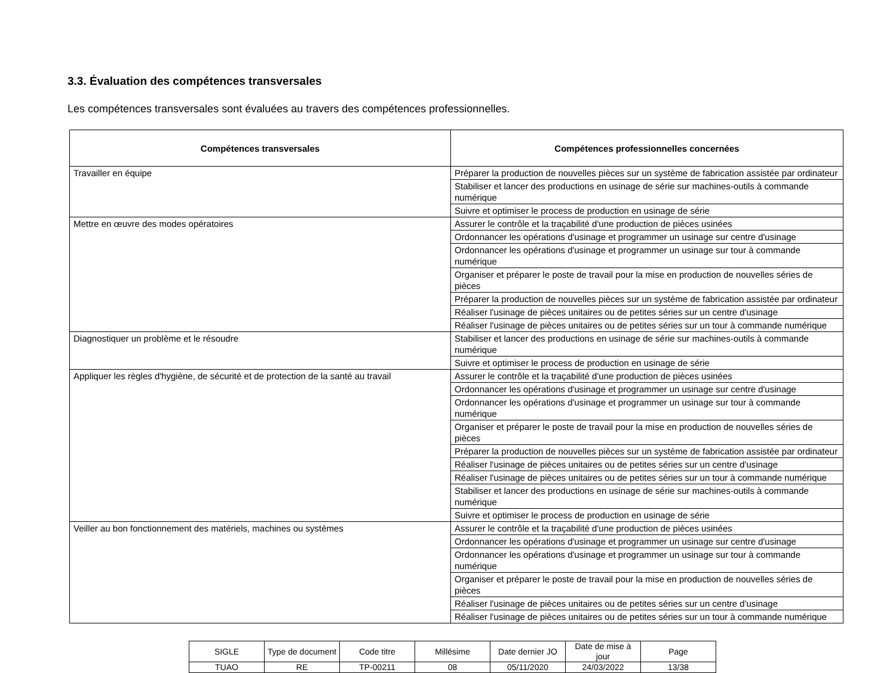3.3. Évaluation des compétences transversales
Les compétences transversales sont évaluées au travers des compétences professionnelles.
| Compétences transversales | Compétences professionnelles concernées |
| --- | --- |
| Travailler en équipe | Préparer la production de nouvelles pièces sur un système de fabrication assistée par ordinateur |
| | Stabiliser et lancer des productions en usinage de série sur machines-outils à commande numérique |
| | Suivre et optimiser le process de production en usinage de série |
| Mettre en œuvre des modes opératoires | Assurer le contrôle et la traçabilité d'une production de pièces usinées |
| | Ordonnancer les opérations d'usinage et programmer un usinage sur centre d'usinage |
| | Ordonnancer les opérations d'usinage et programmer un usinage sur tour à commande numérique |
| | Organiser et préparer le poste de travail pour la mise en production de nouvelles séries de pièces |
| | Préparer la production de nouvelles pièces sur un système de fabrication assistée par ordinateur |
| | Réaliser l'usinage de pièces unitaires ou de petites séries sur un centre d'usinage |
| | Réaliser l'usinage de pièces unitaires ou de petites séries sur un tour à commande numérique |
| Diagnostiquer un problème et le résoudre | Stabiliser et lancer des productions en usinage de série sur machines-outils à commande numérique |
| | Suivre et optimiser le process de production en usinage de série |
| Appliquer les règles d'hygiène, de sécurité et de protection de la santé au travail | Assurer le contrôle et la traçabilité d'une production de pièces usinées |
| | Ordonnancer les opérations d'usinage et programmer un usinage sur centre d'usinage |
| | Ordonnancer les opérations d'usinage et programmer un usinage sur tour à commande numérique |
| | Organiser et préparer le poste de travail pour la mise en production de nouvelles séries de pièces |
| | Préparer la production de nouvelles pièces sur un système de fabrication assistée par ordinateur |
| | Réaliser l'usinage de pièces unitaires ou de petites séries sur un centre d'usinage |
| | Réaliser l'usinage de pièces unitaires ou de petites séries sur un tour à commande numérique |
| | Stabiliser et lancer des productions en usinage de série sur machines-outils à commande numérique |
| | Suivre et optimiser le process de production en usinage de série |
| Veiller au bon fonctionnement des matériels, machines ou systèmes | Assurer le contrôle et la traçabilité d'une production de pièces usinées |
| | Ordonnancer les opérations d'usinage et programmer un usinage sur centre d'usinage |
| | Ordonnancer les opérations d'usinage et programmer un usinage sur tour à commande numérique |
| | Organiser et préparer le poste de travail pour la mise en production de nouvelles séries de pièces |
| | Réaliser l'usinage de pièces unitaires ou de petites séries sur un centre d'usinage |
| | Réaliser l'usinage de pièces unitaires ou de petites séries sur un tour à commande numérique |
| SIGLE | Type de document | Code titre | Millésime | Date dernier JO | Date de mise à jour | Page |
| TUAO | RE | TP-00211 | 08 | 05/11/2020 | 24/03/2022 | 13/38 |